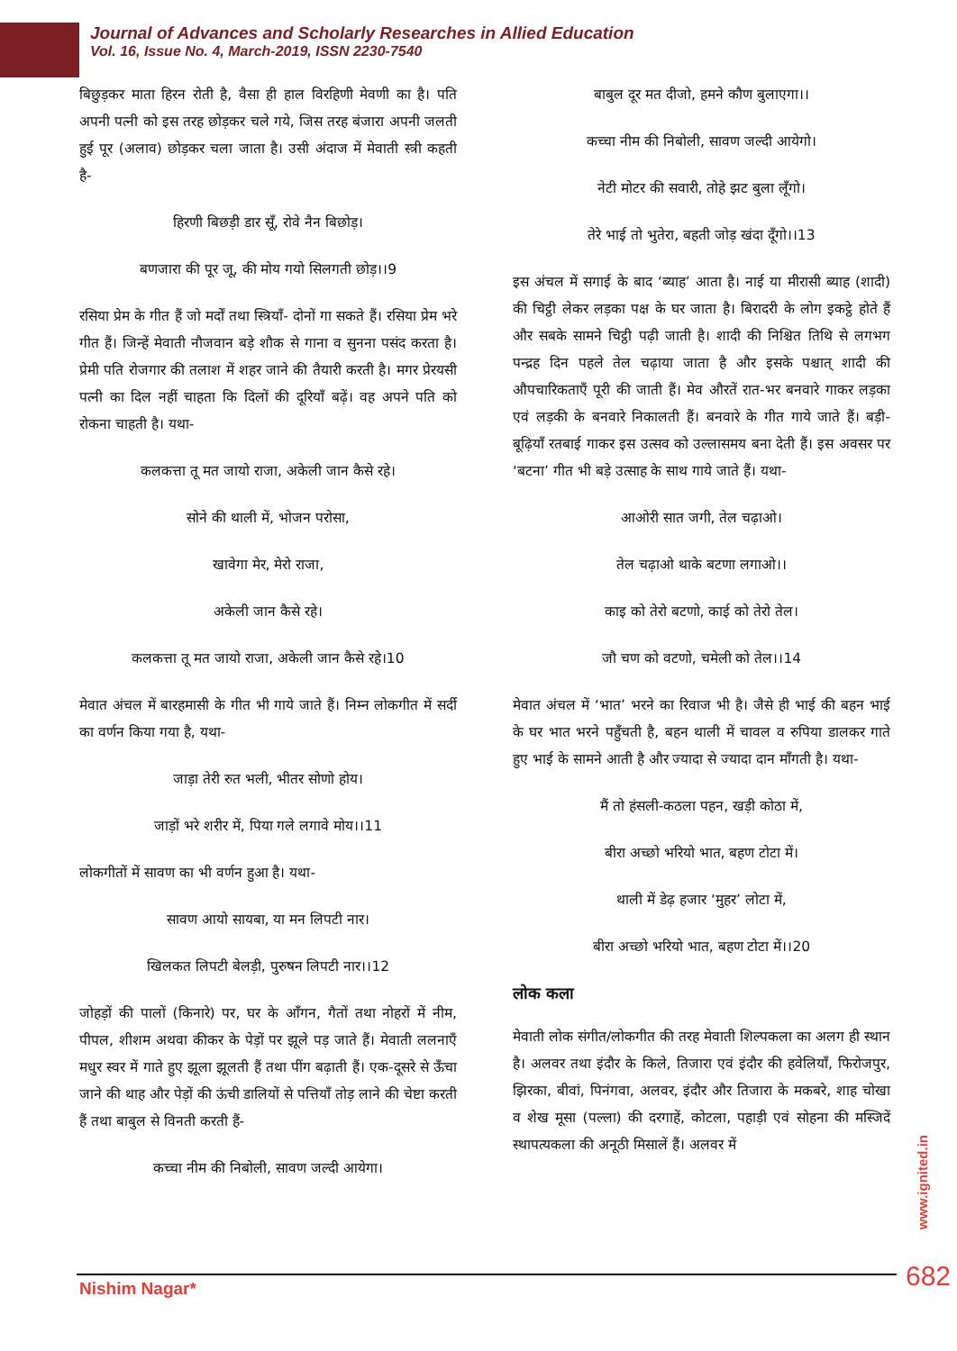Journal of Advances and Scholarly Researches in Allied Education
Vol. 16, Issue No. 4, March-2019, ISSN 2230-7540
बिछुड़कर माता हिरन रोती है, वैसा ही हाल विरहिणी मेवणी का है। पति अपनी पत्नी को इस तरह छोड़कर चले गये, जिस तरह बंजारा अपनी जलती हुई पूर (अलाव) छोड़कर चला जाता है। उसी अंदाज में मेवाती स्त्री कहती है-
हिरणी बिछड़ी डार सूँ, रोवे नैन बिछोड़।
बणजारा की पूर जू, की मोय गयो सिलगती छोड़।।9
रसिया प्रेम के गीत हैं जो मर्दों तथा स्त्रियाँ- दोनों गा सकते हैं। रसिया प्रेम भरे गीत हैं। जिन्हें मेवाती नौजवान बड़े शौक से गाना व सुनना पसंद करता है। प्रेमी पति रोजगार की तलाश में शहर जाने की तैयारी करती है। मगर प्रेरयसी पत्नी का दिल नहीं चाहता कि दिलों की दूरियाँ बढ़ें। वह अपने पति को रोकना चाहती है। यथा-
कलकत्ता तू मत जायो राजा, अकेली जान कैसे रहे।
सोने की थाली में, भोजन परोसा,
खावेगा मेर, मेरो राजा,
अकेली जान कैसे रहे।
कलकत्ता तू मत जायो राजा, अकेली जान कैसे रहे।10
मेवात अंचल में बारहमासी के गीत भी गाये जाते हैं। निम्न लोकगीत में सर्दी का वर्णन किया गया है, यथा-
जाड़ा तेरी रुत भली, भीतर सोणो होय।
जाड़ों भरे शरीर में, पिया गले लगावे मोय।।11
लोकगीतों में सावण का भी वर्णन हुआ है। यथा-
सावण आयो सायबा, या मन लिपटी नार।
खिलकत लिपटी बेलड़ी, पुरुषन लिपटी नार।।12
जोहड़ों की पालों (किनारे) पर, घर के आँगन, गैतों तथा नोहरों में नीम, पीपल, शीशम अथवा कीकर के पेड़ों पर झूले पड़ जाते हैं। मेवाती ललनाएँ मधुर स्वर में गाते हुए झूला झूलती हैं तथा पींग बढ़ाती हैं। एक-दूसरे से ऊँचा जाने की थाह और पेड़ों की ऊंची डालियों से पत्तियाँ तोड़ लाने की चेष्टा करती हैं तथा बाबुल से विनती करती हैं-
कच्चा नीम की निबोली, सावण जल्दी आयेगा।
बाबुल दूर मत दीजो, हमने कौण बुलाएगा।।
कच्चा नीम की निबोली, सावण जल्दी आयेगो।
नेटी मोटर की सवारी, तोहे झट बुला लूँगो।
तेरे भाई तो भुतेरा, बहती जोड़ खंदा दूँगो।।13
इस अंचल में सगाई के बाद ‘ब्याह’ आता है। नाई या मीरासी ब्याह (शादी) की चिट्ठी लेकर लड़का पक्ष के घर जाता है। बिरादरी के लोग इकट्ठे होते हैं और सबके सामने चिट्ठी पढ़ी जाती है। शादी की निश्चित तिथि से लगभग पन्द्रह दिन पहले तेल चढ़ाया जाता है और इसके पश्चात् शादी की औपचारिकताएँ पूरी की जाती हैं। मेव औरतें रात-भर बनवारे गाकर लड़का एवं लड़की के बनवारे निकालती हैं। बनवारे के गीत गाये जाते हैं। बड़ी-बूढ़ियाँ रतबाई गाकर इस उत्सव को उल्लासमय बना देती हैं। इस अवसर पर ‘बटना’ गीत भी बड़े उत्साह के साथ गाये जाते हैं। यथा-
आओरी सात जगी, तेल चढ़ाओ।
तेल चढ़ाओ थाके बटणा लगाओ।।
काइ को तेरो बटणो, काई को तेरो तेल।
जौ चण को वटणो, चमेली को तेल।।14
मेवात अंचल में ‘भात’ भरने का रिवाज भी है। जैसे ही भाई की बहन भाई के घर भात भरने पहुँचती है, बहन थाली में चावल व रुपिया डालकर गाते हुए भाई के सामने आती है और ज्यादा से ज्यादा दान माँगती है। यथा-
मैं तो हंसली-कठला पहन, खड़ी कोठा में,
बीरा अच्छो भरियो भात, बहण टोटा में।
थाली में डेढ़ हजार ‘मुहर’ लोटा में,
बीरा अच्छो भरियो भात, बहण टोटा में।।20
लोक कला
मेवाती लोक संगीत/लोकगीत की तरह मेवाती शिल्पकला का अलग ही स्थान है। अलवर तथा इंदौर के किले, तिजारा एवं इंदौर की हवेलियाँ, फिरोजपुर, झिरका, बीवां, पिनंगवा, अलवर, इंदौर और तिजारा के मकबरे, शाह चोखा व शेख मूसा (पल्ला) की दरगाहें, कोटला, पहाड़ी एवं सोहना की मस्जिदें स्थापत्यकला की अनूठी मिसालें हैं। अलवर में
www.ignited.in
682
Nishim Nagar*